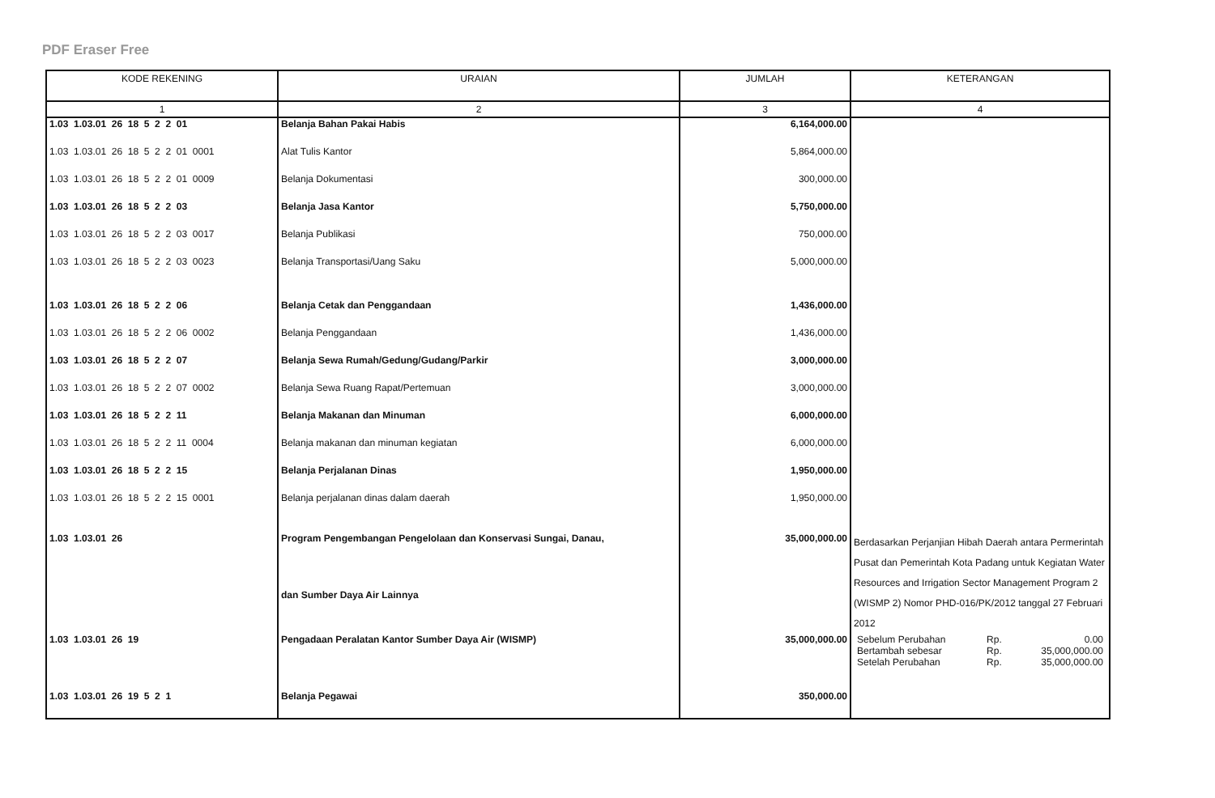PDF Eraser Free
| KODE REKENING | URAIAN | JUMLAH | KETERANGAN |
| --- | --- | --- | --- |
| 1 | 2 | 3 | 4 |
| 1.03 1.03.01 26 18 5 2 2 01 | Belanja Bahan Pakai Habis | 6,164,000.00 | |
| 1.03 1.03.01 26 18 5 2 2 01 0001 | Alat Tulis Kantor | 5,864,000.00 | |
| 1.03 1.03.01 26 18 5 2 2 01 0009 | Belanja Dokumentasi | 300,000.00 | |
| 1.03 1.03.01 26 18 5 2 2 03 | Belanja Jasa Kantor | 5,750,000.00 | |
| 1.03 1.03.01 26 18 5 2 2 03 0017 | Belanja Publikasi | 750,000.00 | |
| 1.03 1.03.01 26 18 5 2 2 03 0023 | Belanja Transportasi/Uang Saku | 5,000,000.00 | |
| 1.03 1.03.01 26 18 5 2 2 06 | Belanja Cetak dan Penggandaan | 1,436,000.00 | |
| 1.03 1.03.01 26 18 5 2 2 06 0002 | Belanja Penggandaan | 1,436,000.00 | |
| 1.03 1.03.01 26 18 5 2 2 07 | Belanja Sewa Rumah/Gedung/Gudang/Parkir | 3,000,000.00 | |
| 1.03 1.03.01 26 18 5 2 2 07 0002 | Belanja Sewa Ruang Rapat/Pertemuan | 3,000,000.00 | |
| 1.03 1.03.01 26 18 5 2 2 11 | Belanja Makanan dan Minuman | 6,000,000.00 | |
| 1.03 1.03.01 26 18 5 2 2 11 0004 | Belanja makanan dan minuman kegiatan | 6,000,000.00 | |
| 1.03 1.03.01 26 18 5 2 2 15 | Belanja Perjalanan Dinas | 1,950,000.00 | |
| 1.03 1.03.01 26 18 5 2 2 15 0001 | Belanja perjalanan dinas dalam daerah | 1,950,000.00 | |
| 1.03 1.03.01 26 | Program Pengembangan Pengelolaan dan Konservasi Sungai, Danau, dan Sumber Daya Air Lainnya | 35,000,000.00 | Berdasarkan Perjanjian Hibah Daerah antara Permerintah Pusat dan Pemerintah Kota Padang untuk Kegiatan Water Resources and Irrigation Sector Management Program 2 (WISMP 2) Nomor PHD-016/PK/2012 tanggal 27 Februari 2012 |
| 1.03 1.03.01 26 19 | Pengadaan Peralatan Kantor Sumber Daya Air (WISMP) | 35,000,000.00 | / Sebelum Perubahan / Rp. / 0.00 / / Bertambah sebesar / Rp. / 35,000,000.00 / / Setelah Perubahan / Rp. / 35,000,000.00 / |
| 1.03 1.03.01 26 19 5 2 1 | Belanja Pegawai | 350,000.00 | |